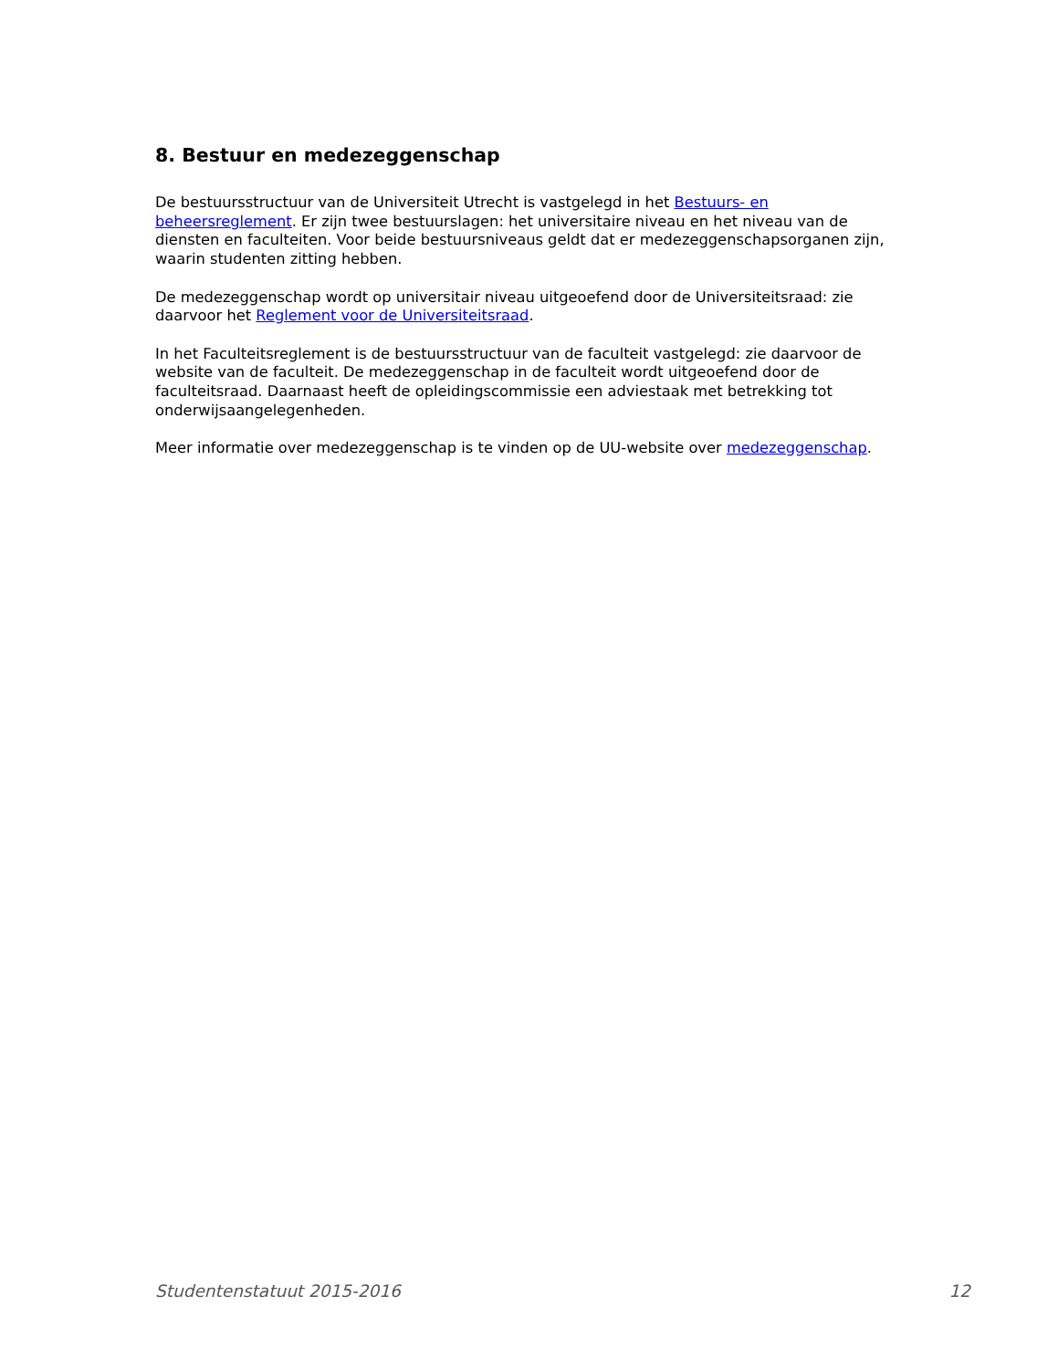8. Bestuur en medezeggenschap
De bestuursstructuur van de Universiteit Utrecht is vastgelegd in het Bestuurs- en beheersreglement. Er zijn twee bestuurslagen: het universitaire niveau en het niveau van de diensten en faculteiten. Voor beide bestuursniveaus geldt dat er medezeggenschapsorganen zijn, waarin studenten zitting hebben.
De medezeggenschap wordt op universitair niveau uitgeoefend door de Universiteitsraad: zie daarvoor het Reglement voor de Universiteitsraad.
In het Faculteitsreglement is de bestuursstructuur van de faculteit vastgelegd: zie daarvoor de website van de faculteit. De medezeggenschap in de faculteit wordt uitgeoefend door de faculteitsraad. Daarnaast heeft de opleidingscommissie een adviestaak met betrekking tot onderwijsaangelegenheden.
Meer informatie over medezeggenschap is te vinden op de UU-website over medezeggenschap.
Studentenstatuut 2015-2016 12